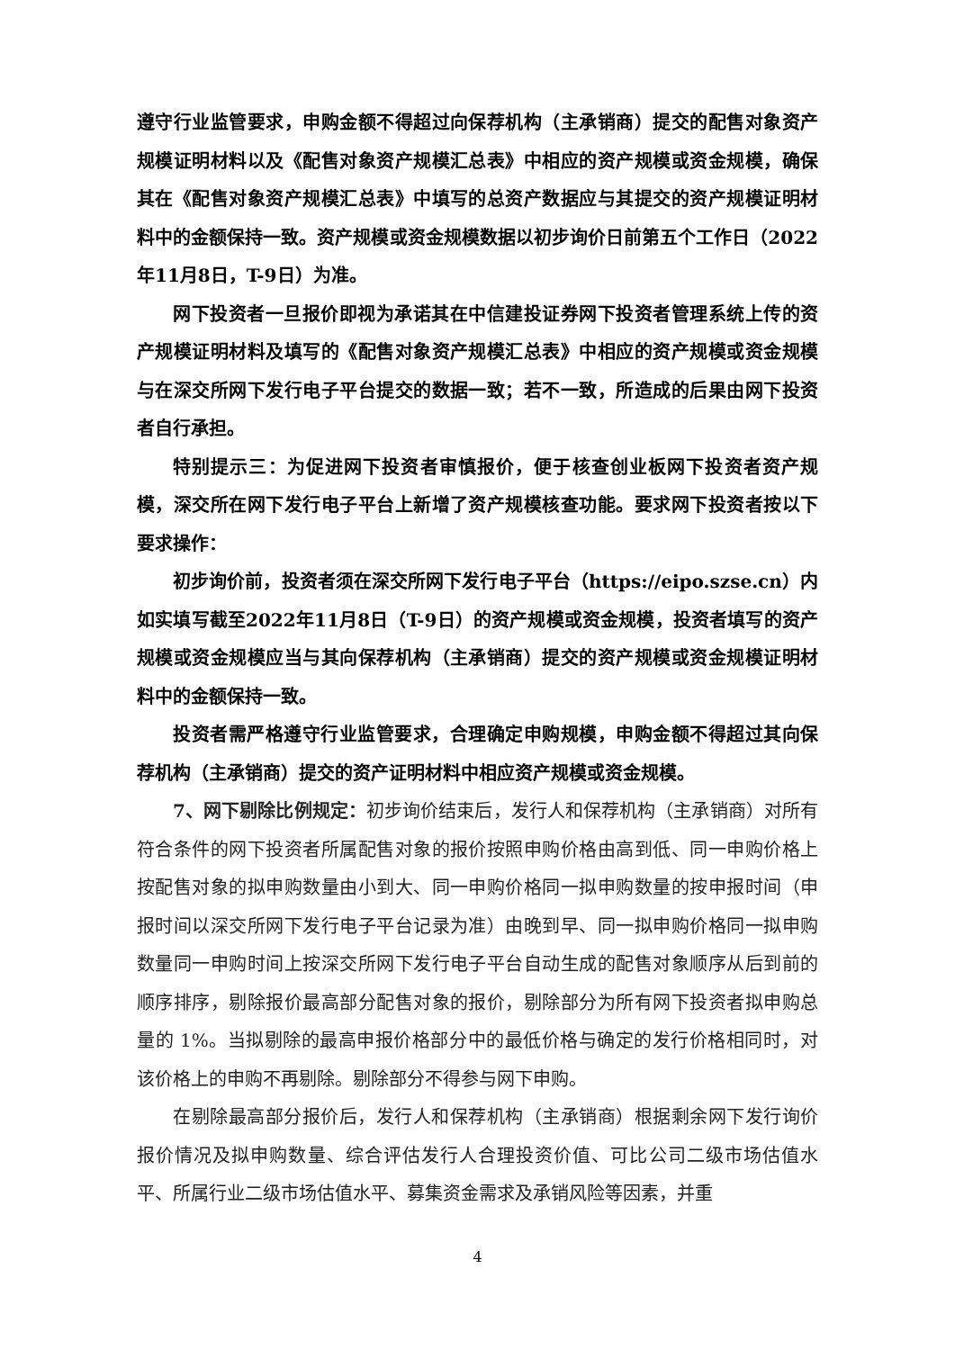遵守行业监管要求，申购金额不得超过向保荐机构（主承销商）提交的配售对象资产规模证明材料以及《配售对象资产规模汇总表》中相应的资产规模或资金规模，确保其在《配售对象资产规模汇总表》中填写的总资产数据应与其提交的资产规模证明材料中的金额保持一致。资产规模或资金规模数据以初步询价日前第五个工作日（2022年11月8日，T-9日）为准。
网下投资者一旦报价即视为承诺其在中信建投证券网下投资者管理系统上传的资产规模证明材料及填写的《配售对象资产规模汇总表》中相应的资产规模或资金规模与在深交所网下发行电子平台提交的数据一致；若不一致，所造成的后果由网下投资者自行承担。
特别提示三：为促进网下投资者审慎报价，便于核查创业板网下投资者资产规模，深交所在网下发行电子平台上新增了资产规模核查功能。要求网下投资者按以下要求操作：
初步询价前，投资者须在深交所网下发行电子平台（https://eipo.szse.cn）内如实填写截至2022年11月8日（T-9日）的资产规模或资金规模，投资者填写的资产规模或资金规模应当与其向保荐机构（主承销商）提交的资产规模或资金规模证明材料中的金额保持一致。
投资者需严格遵守行业监管要求，合理确定申购规模，申购金额不得超过其向保荐机构（主承销商）提交的资产证明材料中相应资产规模或资金规模。
7、网下剔除比例规定：初步询价结束后，发行人和保荐机构（主承销商）对所有符合条件的网下投资者所属配售对象的报价按照申购价格由高到低、同一申购价格上按配售对象的拟申购数量由小到大、同一申购价格同一拟申购数量的按申报时间（申报时间以深交所网下发行电子平台记录为准）由晚到早、同一拟申购价格同一拟申购数量同一申购时间上按深交所网下发行电子平台自动生成的配售对象顺序从后到前的顺序排序，剔除报价最高部分配售对象的报价，剔除部分为所有网下投资者拟申购总量的 1%。当拟剔除的最高申报价格部分中的最低价格与确定的发行价格相同时，对该价格上的申购不再剔除。剔除部分不得参与网下申购。
在剔除最高部分报价后，发行人和保荐机构（主承销商）根据剩余网下发行询价报价情况及拟申购数量、综合评估发行人合理投资价值、可比公司二级市场估值水平、所属行业二级市场估值水平、募集资金需求及承销风险等因素，并重
4